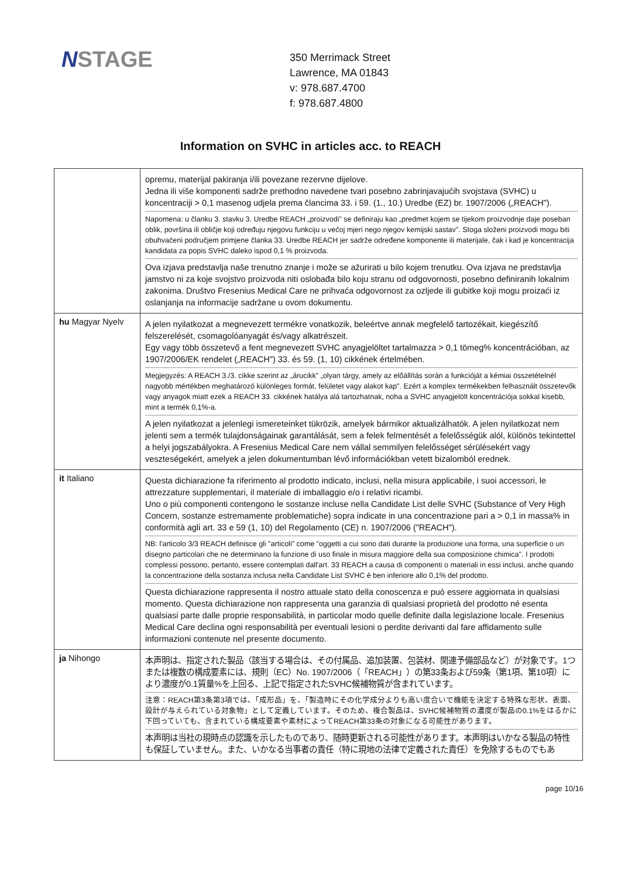NSTAGE
350 Merrimack Street
Lawrence, MA 01843
v: 978.687.4700
f: 978.687.4800
Information on SVHC in articles acc. to REACH
| | opremu, materijal pakiranja i/ili povezane rezervne dijelove. Jedna ili više komponenti sadrže prethodno navedene tvari posebno zabrinjavajućih svojstava (SVHC) u koncentraciji > 0,1 masenog udjela prema člancima 33. i 59. (1., 10.) Uredbe (EZ) br. 1907/2006 („REACH"). Napomena: u članku 3. stavku 3. Uredbe REACH „proizvodi" se definiraju kao „predmet kojem se tijekom proizvodnje daje poseban oblik, površina ili obličje koji određuju njegovu funkciju u većoj mjeri nego njegov kemijski sastav". Stoga složeni proizvodi mogu biti obuhvaćeni područjem primjene članka 33. Uredbe REACH jer sadrže određene komponente ili materijale, čak i kad je koncentracija kandidata za popis SVHC daleko ispod 0,1 % proizvoda. Ova izjava predstavlja naše trenutno znanje i može se ažurirati u bilo kojem trenutku. Ova izjava ne predstavlja jamstvo ni za koje svojstvo proizvoda niti oslobađa bilo koju stranu od odgovornosti, posebno definiranih lokalnim zakonima. Društvo Fresenius Medical Care ne prihvaća odgovornost za ozljede ili gubitke koji mogu proizaći iz oslanjanja na informacije sadržane u ovom dokumentu. |
| hu Magyar Nyelv | A jelen nyilatkozat a megnevezett termékre vonatkozik, beleértve annak megfelelő tartozékait, kiegészítő felszerelését, csomagolóanyagát és/vagy alkatrészeit. Egy vagy több összetevő a fent megnevezett SVHC anyagjelöltet tartalmazza > 0,1 tömeg% koncentrációban, az 1907/2006/EK rendelet („REACH") 33. és 59. (1, 10) cikkének értelmében. Megjegyzés: A REACH 3./3. cikke szerint az „árucikk" „olyan tárgy, amely az előállítás során a funkcióját a kémiai összetételnél nagyobb mértékben meghatározó különleges formát, felületet vagy alakot kap". Ezért a komplex termékekben felhasznált összetevők vagy anyagok miatt ezek a REACH 33. cikkének hatálya alá tartozhatnak, noha a SVHC anyagjelölt koncentrációja sokkal kisebb, mint a termék 0,1%-a. A jelen nyilatkozat a jelenlegi ismereteinket tükrözik, amelyek bármikor aktualizálhatók. A jelen nyilatkozat nem jelenti sem a termék tulajdonságainak garantálását, sem a felek felmentését a felelősségük alól, különös tekintettel a helyi jogszabályokra. A Fresenius Medical Care nem vállal semmilyen felelősséget sérülésekért vagy veszteségekért, amelyek a jelen dokumentumban lévő információkban vetett bizalomból erednek. |
| it Italiano | Questa dichiarazione fa riferimento al prodotto indicato, inclusi, nella misura applicabile, i suoi accessori, le attrezzature supplementari, il materiale di imballaggio e/o i relativi ricambi. Uno o più componenti contengono le sostanze incluse nella Candidate List delle SVHC (Substance of Very High Concern, sostanze estremamente problematiche) sopra indicate in una concentrazione pari a > 0,1 in massa% in conformità agli art. 33 e 59 (1, 10) del Regolamento (CE) n. 1907/2006 ("REACH"). NB: l'articolo 3/3 REACH definisce gli "articoli" come "oggetti a cui sono dati durante la produzione una forma, una superficie o un disegno particolari che ne determinano la funzione di uso finale in misura maggiore della sua composizione chimica". I prodotti complessi possono, pertanto, essere contemplati dall'art. 33 REACH a causa di componenti o materiali in essi inclusi, anche quando la concentrazione della sostanza inclusa nella Candidate List SVHC è ben inferiore allo 0,1% del prodotto. Questa dichiarazione rappresenta il nostro attuale stato della conoscenza e può essere aggiornata in qualsiasi momento. Questa dichiarazione non rappresenta una garanzia di qualsiasi proprietà del prodotto né esenta qualsiasi parte dalle proprie responsabilità, in particolar modo quelle definite dalla legislazione locale. Fresenius Medical Care declina ogni responsabilità per eventuali lesioni o perdite derivanti dal fare affidamento sulle informazioni contenute nel presente documento. |
| ja Nihongo | 本声明は、指定された製品（該当する場合は、その付属品、追加装置、包装材、関連予備部品など）が対象です。1つまたは複数の構成要素には、規則（EC）No. 1907/2006（「REACH」）の第33条および59条（第1項、第10項）により濃度が0.1質量%を上回る、上記で指定されたSVHC候補物質が含まれています。 注意：REACH第3条第3項では、「成形品」を、「製造時にその化学成分よりも高い度合いで機能を決定する特殊な形状、表面、設計が与えられている対象物」として定義しています。そのため、複合製品は、SVHC候補物質の濃度が製品の0.1%をはるかに下回っていても、含まれている構成要素や素材によってREACH第33条の対象になる可能性があります。 本声明は当社の現時点の認識を示したものであり、随時更新される可能性があります。本声明はいかなる製品の特性も保証していません。また、いかなる当事者の責任（特に現地の法律で定義された責任）を免除するものでもあ |
page 10/16